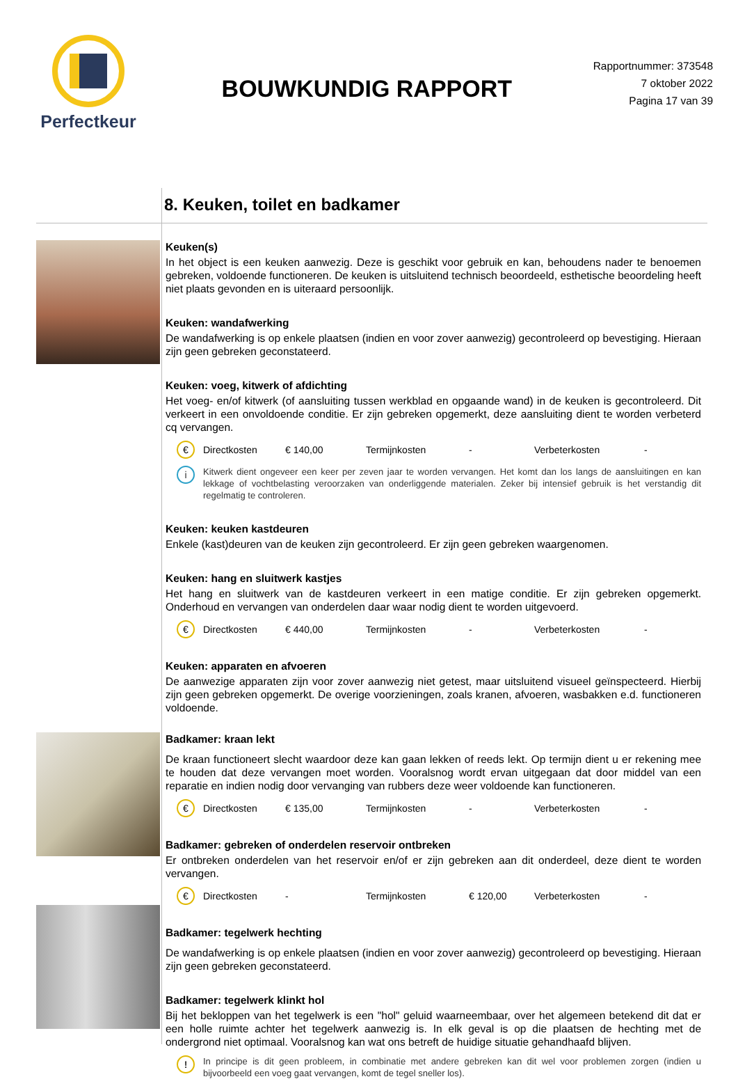Perfectkeur
BOUWKUNDIG RAPPORT
Rapportnummer: 373548
7 oktober 2022
Pagina 17 van 39
8. Keuken, toilet en badkamer
Keuken(s)
In het object is een keuken aanwezig. Deze is geschikt voor gebruik en kan, behoudens nader te benoemen gebreken, voldoende functioneren. De keuken is uitsluitend technisch beoordeeld, esthetische beoordeling heeft niet plaats gevonden en is uiteraard persoonlijk.
Keuken: wandafwerking
De wandafwerking is op enkele plaatsen (indien en voor zover aanwezig) gecontroleerd op bevestiging. Hieraan zijn geen gebreken geconstateerd.
Keuken: voeg, kitwerk of afdichting
Het voeg- en/of kitwerk (of aansluiting tussen werkblad en opgaande wand) in de keuken is gecontroleerd. Dit verkeert in een onvoldoende conditie. Er zijn gebreken opgemerkt, deze aansluiting dient te worden verbeterd cq vervangen.
€ Directkosten € 140,00 Termijnkosten - Verbeterkosten -
i Kitwerk dient ongeveer een keer per zeven jaar te worden vervangen. Het komt dan los langs de aansluitingen en kan lekkage of vochtbelasting veroorzaken van onderliggende materialen. Zeker bij intensief gebruik is het verstandig dit regelmatig te controleren.
Keuken: keuken kastdeuren
Enkele (kast)deuren van de keuken zijn gecontroleerd. Er zijn geen gebreken waargenomen.
Keuken: hang en sluitwerk kastjes
Het hang en sluitwerk van de kastdeuren verkeert in een matige conditie. Er zijn gebreken opgemerkt. Onderhoud en vervangen van onderdelen daar waar nodig dient te worden uitgevoerd.
€ Directkosten € 440,00 Termijnkosten - Verbeterkosten -
Keuken: apparaten en afvoeren
De aanwezige apparaten zijn voor zover aanwezig niet getest, maar uitsluitend visueel geïnspecteerd. Hierbij zijn geen gebreken opgemerkt. De overige voorzieningen, zoals kranen, afvoeren, wasbakken e.d. functioneren voldoende.
Badkamer: kraan lekt
De kraan functioneert slecht waardoor deze kan gaan lekken of reeds lekt. Op termijn dient u er rekening mee te houden dat deze vervangen moet worden. Vooralsnog wordt ervan uitgegaan dat door middel van een reparatie en indien nodig door vervanging van rubbers deze weer voldoende kan functioneren.
€ Directkosten € 135,00 Termijnkosten - Verbeterkosten -
Badkamer: gebreken of onderdelen reservoir ontbreken
Er ontbreken onderdelen van het reservoir en/of er zijn gebreken aan dit onderdeel, deze dient te worden vervangen.
€ Directkosten - Termijnkosten € 120,00 Verbeterkosten -
Badkamer: tegelwerk hechting
De wandafwerking is op enkele plaatsen (indien en voor zover aanwezig) gecontroleerd op bevestiging. Hieraan zijn geen gebreken geconstateerd.
Badkamer: tegelwerk klinkt hol
Bij het bekloppen van het tegelwerk is een "hol" geluid waarneembaar, over het algemeen betekend dit dat er een holle ruimte achter het tegelwerk aanwezig is. In elk geval is op die plaatsen de hechting met de ondergrond niet optimaal. Vooralsnog kan wat ons betreft de huidige situatie gehandhaafd blijven.
! In principe is dit geen probleem, in combinatie met andere gebreken kan dit wel voor problemen zorgen (indien u bijvoorbeeld een voeg gaat vervangen, komt de tegel sneller los).